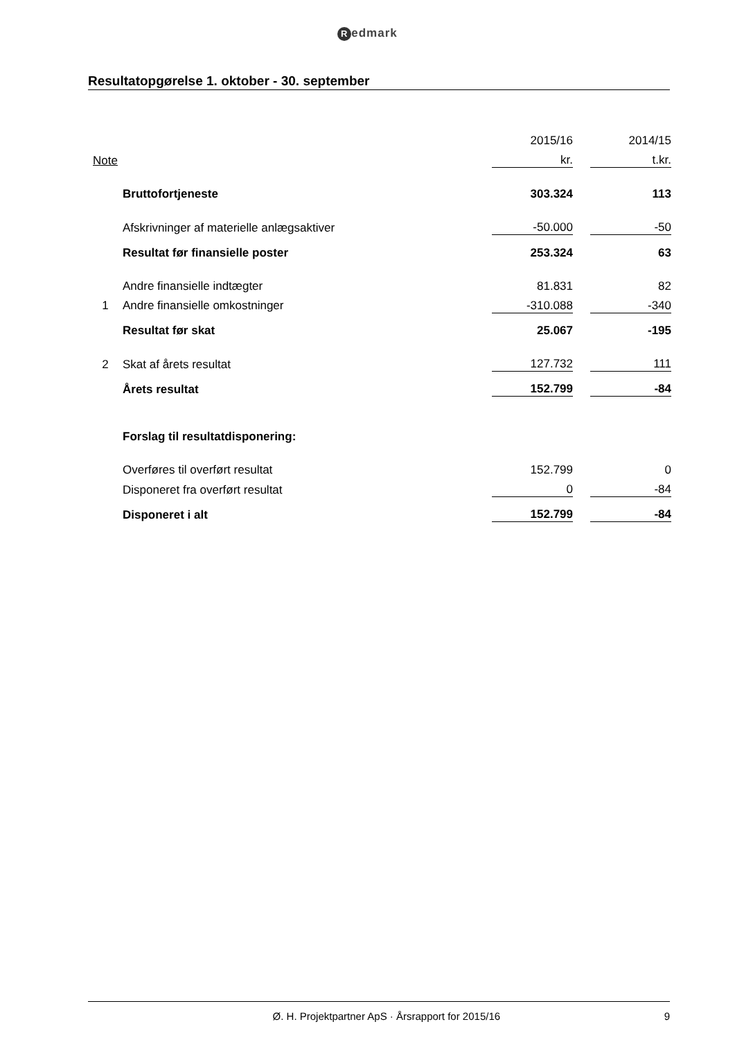Redmark
Resultatopgørelse 1. oktober - 30. september
| | | 2015/16 | | 2014/15 |
| Note | | kr. | | t.kr. |
| | Bruttofortjeneste | 303.324 | | 113 |
| | Afskrivninger af materielle anlægsaktiver | -50.000 | | -50 |
| | Resultat før finansielle poster | 253.324 | | 63 |
| | Andre finansielle indtægter | 81.831 | | 82 |
| 1 | Andre finansielle omkostninger | -310.088 | | -340 |
| | Resultat før skat | 25.067 | | -195 |
| 2 | Skat af årets resultat | 127.732 | | 111 |
| | Årets resultat | 152.799 | | -84 |
| | Forslag til resultatdisponering: | | | |
| | Overføres til overført resultat | 152.799 | | 0 |
| | Disponeret fra overført resultat | 0 | | -84 |
| | Disponeret i alt | 152.799 | | -84 |
Ø. H. Projektpartner ApS · Årsrapport for 2015/16
9